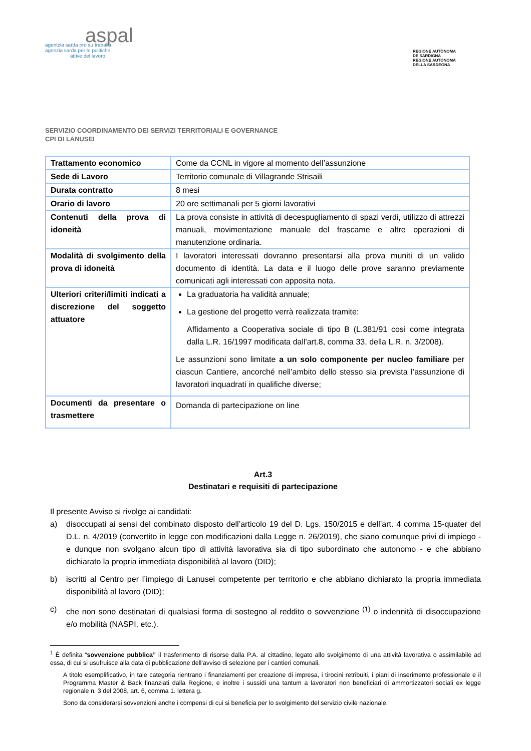aspal
agentzia sarda pro su traballu
agenzia sarda per le politiche
attive del lavoro
REGIONE AUTÒNOMA
DE SARDIGNA
REGIONE AUTONOMA
DELLA SARDEGNA
SERVIZIO COORDINAMENTO DEI SERVIZI TERRITORIALI E GOVERNANCE
CPI DI LANUSEI
| Trattamento economico | Come da CCNL in vigore al momento dell’assunzione |
| Sede di Lavoro | Territorio comunale di Villagrande Strisaili |
| Durata contratto | 8 mesi |
| Orario di lavoro | 20 ore settimanali per 5 giorni lavorativi |
| Contenuti della prova di idoneità | La prova consiste in attività di decespugliamento di spazi verdi, utilizzo di attrezzi manuali, movimentazione manuale del frascame e altre operazioni di manutenzione ordinaria. |
| Modalità di svolgimento della prova di idoneità | I lavoratori interessati dovranno presentarsi alla prova muniti di un valido documento di identità. La data e il luogo delle prove saranno previamente comunicati agli interessati con apposita nota. |
| Ulteriori criteri/limiti indicati a discrezione del soggetto attuatore | La graduatoria ha validità annuale; La gestione del progetto verrà realizzata tramite: Affidamento a Cooperativa sociale di tipo B (L.381/91 così come integrata dalla L.R. 16/1997 modificata dall'art.8, comma 33, della L.R. n. 3/2008). Le assunzioni sono limitate a un solo componente per nucleo familiare per ciascun Cantiere, ancorché nell’ambito dello stesso sia prevista l’assunzione di lavoratori inquadrati in qualifiche diverse; |
| Documenti da presentare o trasmettere | Domanda di partecipazione on line |
Art.3
Destinatari e requisiti di partecipazione
Il presente Avviso si rivolge ai candidati:
a) disoccupati ai sensi del combinato disposto dell’articolo 19 del D. Lgs. 150/2015 e dell’art. 4 comma 15-quater del D.L. n. 4/2019 (convertito in legge con modificazioni dalla Legge n. 26/2019), che siano comunque privi di impiego - e dunque non svolgano alcun tipo di attività lavorativa sia di tipo subordinato che autonomo - e che abbiano dichiarato la propria immediata disponibilità al lavoro (DID);
b) iscritti al Centro per l’impiego di Lanusei competente per territorio e che abbiano dichiarato la propria immediata disponibilità al lavoro (DID);
c) che non sono destinatari di qualsiasi forma di sostegno al reddito o sovvenzione <sup>(1)</sup> o indennità di disoccupazione e/o mobilità (NASPI, etc.).
<sup>1</sup> È definita “sovvenzione pubblica” il trasferimento di risorse dalla P.A. al cittadino, legato allo svolgimento di una attività lavorativa o assimilabile ad essa, di cui si usufruisce alla data di pubblicazione dell’avviso di selezione per i cantieri comunali.
A titolo esemplificativo, in tale categoria rientrano i finanziamenti per creazione di impresa, i tirocini retribuiti, i piani di inserimento professionale e il Programma Master & Back finanziati dalla Regione, e inoltre i sussidi una tantum a lavoratori non beneficiari di ammortizzatori sociali ex legge regionale n. 3 del 2008, art. 6, comma 1. lettera g.
Sono da considerarsi sovvenzioni anche i compensi di cui si beneficia per lo svolgimento del servizio civile nazionale.